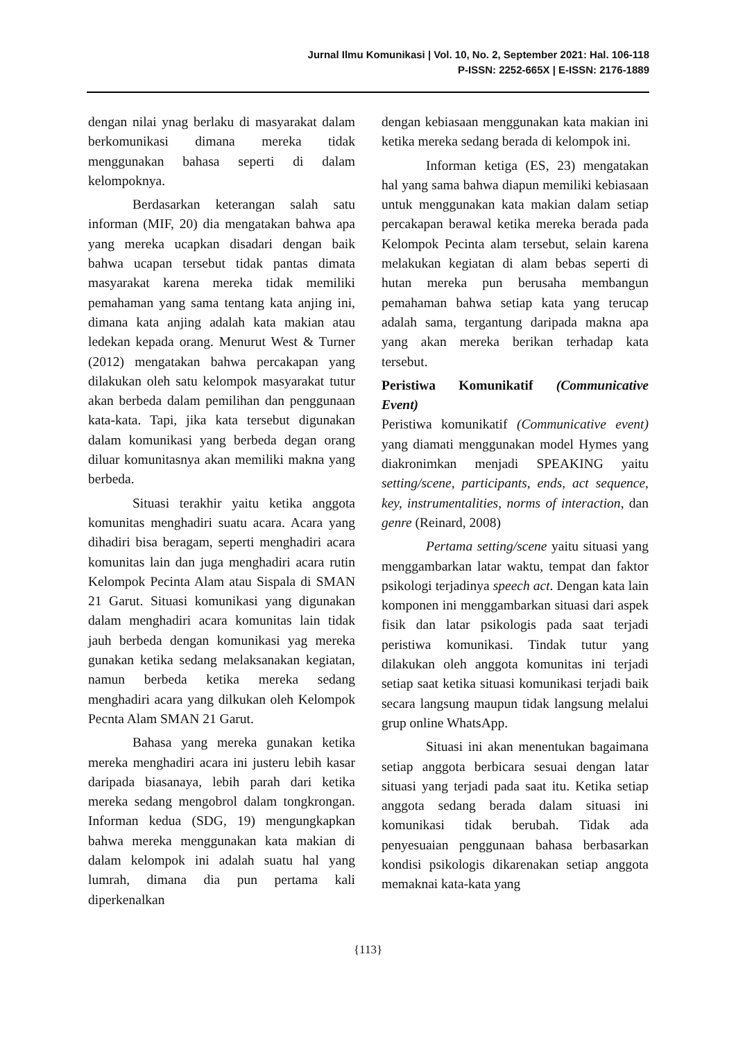Jurnal Ilmu Komunikasi | Vol. 10, No. 2, September 2021: Hal. 106-118
P-ISSN: 2252-665X | E-ISSN: 2176-1889
dengan nilai ynag berlaku di masyarakat dalam berkomunikasi dimana mereka tidak menggunakan bahasa seperti di dalam kelompoknya.
Berdasarkan keterangan salah satu informan (MIF, 20) dia mengatakan bahwa apa yang mereka ucapkan disadari dengan baik bahwa ucapan tersebut tidak pantas dimata masyarakat karena mereka tidak memiliki pemahaman yang sama tentang kata anjing ini, dimana kata anjing adalah kata makian atau ledekan kepada orang. Menurut West & Turner (2012) mengatakan bahwa percakapan yang dilakukan oleh satu kelompok masyarakat tutur akan berbeda dalam pemilihan dan penggunaan kata-kata. Tapi, jika kata tersebut digunakan dalam komunikasi yang berbeda degan orang diluar komunitasnya akan memiliki makna yang berbeda.
Situasi terakhir yaitu ketika anggota komunitas menghadiri suatu acara. Acara yang dihadiri bisa beragam, seperti menghadiri acara komunitas lain dan juga menghadiri acara rutin Kelompok Pecinta Alam atau Sispala di SMAN 21 Garut. Situasi komunikasi yang digunakan dalam menghadiri acara komunitas lain tidak jauh berbeda dengan komunikasi yag mereka gunakan ketika sedang melaksanakan kegiatan, namun berbeda ketika mereka sedang menghadiri acara yang dilkukan oleh Kelompok Pecnta Alam SMAN 21 Garut.
Bahasa yang mereka gunakan ketika mereka menghadiri acara ini justeru lebih kasar daripada biasanaya, lebih parah dari ketika mereka sedang mengobrol dalam tongkrongan. Informan kedua (SDG, 19) mengungkapkan bahwa mereka menggunakan kata makian di dalam kelompok ini adalah suatu hal yang lumrah, dimana dia pun pertama kali diperkenalkan
dengan kebiasaan menggunakan kata makian ini ketika mereka sedang berada di kelompok ini.
Informan ketiga (ES, 23) mengatakan hal yang sama bahwa diapun memiliki kebiasaan untuk menggunakan kata makian dalam setiap percakapan berawal ketika mereka berada pada Kelompok Pecinta alam tersebut, selain karena melakukan kegiatan di alam bebas seperti di hutan mereka pun berusaha membangun pemahaman bahwa setiap kata yang terucap adalah sama, tergantung daripada makna apa yang akan mereka berikan terhadap kata tersebut.
Peristiwa Komunikatif (Communicative Event)
Peristiwa komunikatif (Communicative event) yang diamati menggunakan model Hymes yang diakronimkan menjadi SPEAKING yaitu setting/scene, participants, ends, act sequence, key, instrumentalities, norms of interaction, dan genre (Reinard, 2008)
Pertama setting/scene yaitu situasi yang menggambarkan latar waktu, tempat dan faktor psikologi terjadinya speech act. Dengan kata lain komponen ini menggambarkan situasi dari aspek fisik dan latar psikologis pada saat terjadi peristiwa komunikasi. Tindak tutur yang dilakukan oleh anggota komunitas ini terjadi setiap saat ketika situasi komunikasi terjadi baik secara langsung maupun tidak langsung melalui grup online WhatsApp.
Situasi ini akan menentukan bagaimana setiap anggota berbicara sesuai dengan latar situasi yang terjadi pada saat itu. Ketika setiap anggota sedang berada dalam situasi ini komunikasi tidak berubah. Tidak ada penyesuaian penggunaan bahasa berbasarkan kondisi psikologis dikarenakan setiap anggota memaknai kata-kata yang
{113}